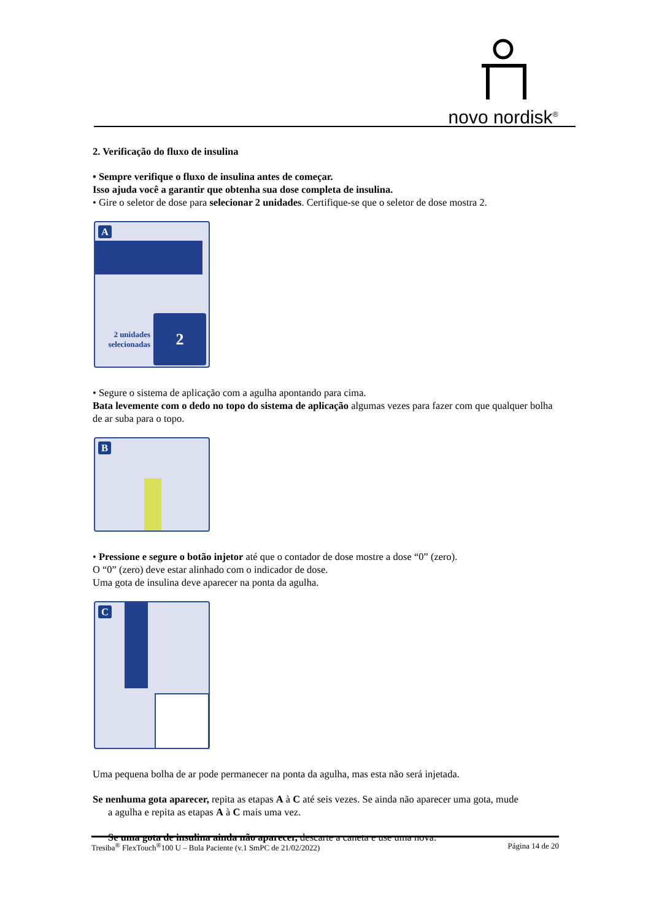novo nordisk<sup>®</sup>
2. Verificação do fluxo de insulina
• Sempre verifique o fluxo de insulina antes de começar.
Isso ajuda você a garantir que obtenha sua dose completa de insulina.
• Gire o seletor de dose para selecionar 2 unidades. Certifique-se que o seletor de dose mostra 2.
A
2
2 unidades selecionadas
• Segure o sistema de aplicação com a agulha apontando para cima.
Bata levemente com o dedo no topo do sistema de aplicação algumas vezes para fazer com que qualquer bolha de ar suba para o topo.
B
• Pressione e segure o botão injetor até que o contador de dose mostre a dose “0” (zero).
O “0” (zero) deve estar alinhado com o indicador de dose.
Uma gota de insulina deve aparecer na ponta da agulha.
C
Uma pequena bolha de ar pode permanecer na ponta da agulha, mas esta não será injetada.
Se nenhuma gota aparecer, repita as etapas A à C até seis vezes. Se ainda não aparecer uma gota, mude
a agulha e repita as etapas A à C mais uma vez.
Se uma gota de insulina ainda não aparecer, descarte a caneta e use uma nova.
Tresiba<sup>®</sup> FlexTouch<sup>®</sup>100 U – Bula Paciente (v.1 SmPC de 21/02/2022) Página 14 de 20